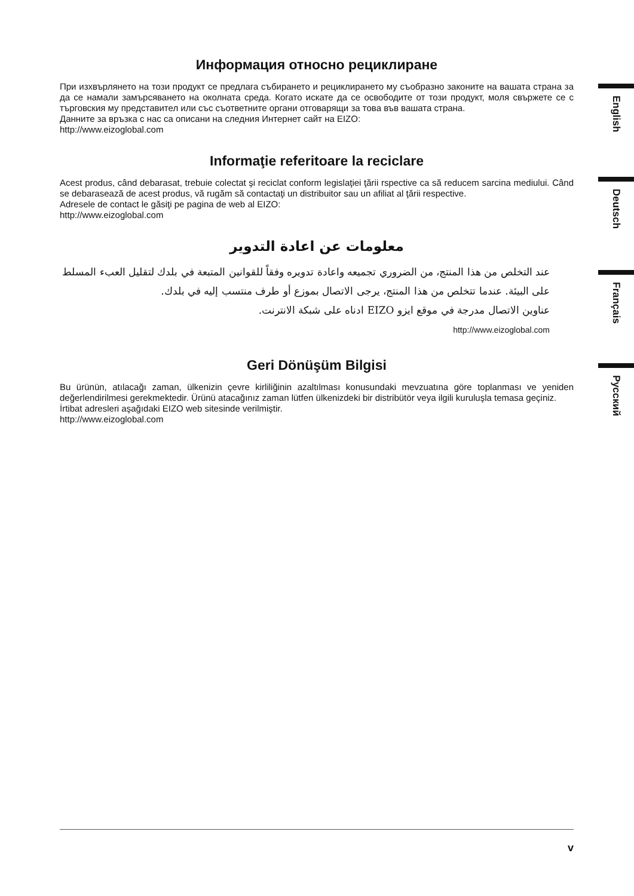Информация относно рециклиране
При изхвърлянето на този продукт се предлага събирането и рециклирането му съобразно законите на вашата страна за да се намали замърсяването на околната среда. Когато искате да се освободите от този продукт, моля свържете се с търговския му представител или със съответните органи отговарящи за това във вашата страна.
Данните за връзка с нас са описани на следния Интернет сайт на EIZO:
http://www.eizoglobal.com
Informaţie referitoare la reciclare
Acest produs, când debarasat, trebuie colectat şi reciclat conform legislaţiei ţării rspective ca să reducem sarcina mediului. Când se debarasează de acest produs, vă rugăm să contactaţi un distribuitor sau un afiliat al ţării respective.
Adresele de contact le găsiţi pe pagina de web al EIZO:
http://www.eizoglobal.com
معلومات عن اعادة التدوير
عند التخلص من هذا المنتج، من الضروري تجميعه واعادة تدويره وفقاً للقوانين المتبعة في بلدك لتقليل العبء المسلط على البيئة. عندما تتخلص من هذا المنتج، يرجى الاتصال بموزع أو طرف منتسب إليه في بلدك.
عناوين الاتصال مدرجة في موقع ايزو EIZO ادناه على شبكة الانترنت.
http://www.eizoglobal.com
Geri Dönüşüm Bilgisi
Bu ürünün, atılacağı zaman, ülkenizin çevre kirliliğinin azaltılması konusundaki mevzuatına göre toplanması ve yeniden değerlendirilmesi gerekmektedir. Ürünü atacağınız zaman lütfen ülkenizdeki bir distribütör veya ilgili kuruluşla temasa geçiniz.
İrtibat adresleri aşağıdaki EIZO web sitesinde verilmiştir.
http://www.eizoglobal.com
English
Deutsch
Français
Русский
v